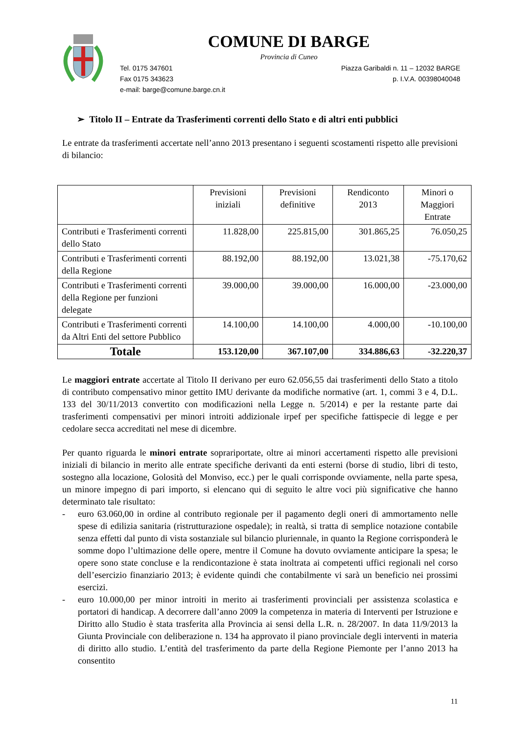COMUNE DI BARGE
Provincia di Cuneo
Tel. 0175 347601 Piazza Garibaldi n. 11 – 12032 BARGE
Fax 0175 343623 p. I.V.A. 00398040048
e-mail: barge@comune.barge.cn.it
➢ Titolo II – Entrate da Trasferimenti correnti dello Stato e di altri enti pubblici
Le entrate da trasferimenti accertate nell’anno 2013 presentano i seguenti scostamenti rispetto alle previsioni di bilancio:
| | Previsioni iniziali | Previsioni definitive | Rendiconto 2013 | Minori o Maggiori Entrate |
| --- | --- | --- | --- | --- |
| Contributi e Trasferimenti correnti dello Stato | 11.828,00 | 225.815,00 | 301.865,25 | 76.050,25 |
| Contributi e Trasferimenti correnti della Regione | 88.192,00 | 88.192,00 | 13.021,38 | -75.170,62 |
| Contributi e Trasferimenti correnti della Regione per funzioni delegate | 39.000,00 | 39.000,00 | 16.000,00 | -23.000,00 |
| Contributi e Trasferimenti correnti da Altri Enti del settore Pubblico | 14.100,00 | 14.100,00 | 4.000,00 | -10.100,00 |
| Totale | 153.120,00 | 367.107,00 | 334.886,63 | -32.220,37 |
Le maggiori entrate accertate al Titolo II derivano per euro 62.056,55 dai trasferimenti dello Stato a titolo di contributo compensativo minor gettito IMU derivante da modifiche normative (art. 1, commi 3 e 4, D.L. 133 del 30/11/2013 convertito con modificazioni nella Legge n. 5/2014) e per la restante parte dai trasferimenti compensativi per minori introiti addizionale irpef per specifiche fattispecie di legge e per cedolare secca accreditati nel mese di dicembre.
Per quanto riguarda le minori entrate soprariportate, oltre ai minori accertamenti rispetto alle previsioni iniziali di bilancio in merito alle entrate specifiche derivanti da enti esterni (borse di studio, libri di testo, sostegno alla locazione, Golosità del Monviso, ecc.) per le quali corrisponde ovviamente, nella parte spesa, un minore impegno di pari importo, si elencano qui di seguito le altre voci più significative che hanno determinato tale risultato:
- euro 63.060,00 in ordine al contributo regionale per il pagamento degli oneri di ammortamento nelle spese di edilizia sanitaria (ristrutturazione ospedale); in realtà, si tratta di semplice notazione contabile senza effetti dal punto di vista sostanziale sul bilancio pluriennale, in quanto la Regione corrisponderà le somme dopo l’ultimazione delle opere, mentre il Comune ha dovuto ovviamente anticipare la spesa; le opere sono state concluse e la rendicontazione è stata inoltrata ai competenti uffici regionali nel corso dell’esercizio finanziario 2013; è evidente quindi che contabilmente vi sarà un beneficio nei prossimi esercizi.
- euro 10.000,00 per minor introiti in merito ai trasferimenti provinciali per assistenza scolastica e portatori di handicap. A decorrere dall’anno 2009 la competenza in materia di Interventi per Istruzione e Diritto allo Studio è stata trasferita alla Provincia ai sensi della L.R. n. 28/2007. In data 11/9/2013 la Giunta Provinciale con deliberazione n. 134 ha approvato il piano provinciale degli interventi in materia di diritto allo studio. L’entità del trasferimento da parte della Regione Piemonte per l’anno 2013 ha consentito
11